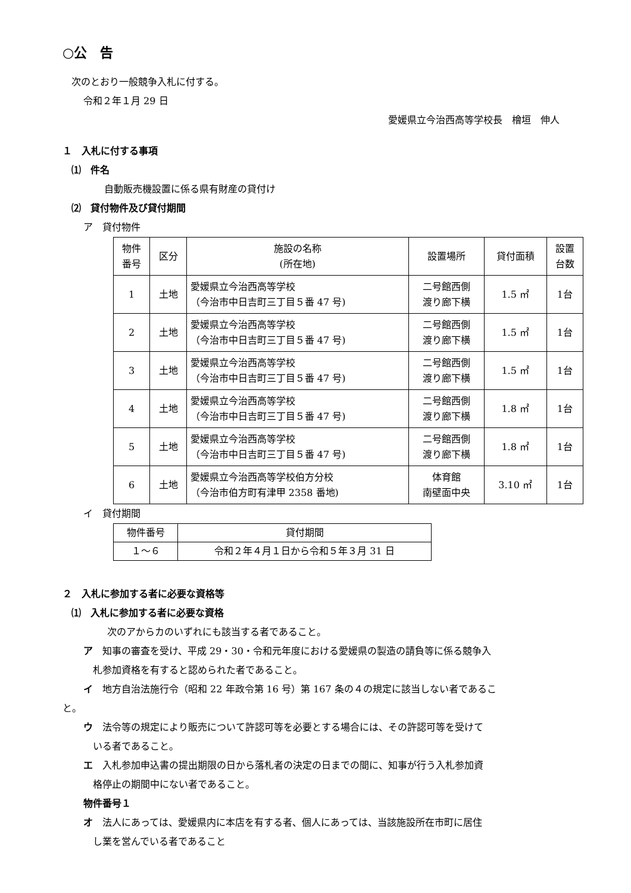○公　告
次のとおり一般競争入札に付する。
令和２年１月 29 日
愛媛県立今治西高等学校長　檜垣　伸人
１　入札に付する事項
⑴　件名
自動販売機設置に係る県有財産の貸付け
⑵　貸付物件及び貸付期間
ア　貸付物件
| 物件 番号 | 区分 | 施設の名称 (所在地) | 設置場所 | 貸付面積 | 設置 台数 |
| --- | --- | --- | --- | --- | --- |
| 1 | 土地 | 愛媛県立今治西高等学校 （今治市中日吉町三丁目５番 47 号) | 二号館西側 渡り廊下横 | 1.5 ㎡ | 1台 |
| 2 | 土地 | 愛媛県立今治西高等学校 （今治市中日吉町三丁目５番 47 号) | 二号館西側 渡り廊下横 | 1.5 ㎡ | 1台 |
| 3 | 土地 | 愛媛県立今治西高等学校 （今治市中日吉町三丁目５番 47 号) | 二号館西側 渡り廊下横 | 1.5 ㎡ | 1台 |
| 4 | 土地 | 愛媛県立今治西高等学校 （今治市中日吉町三丁目５番 47 号) | 二号館西側 渡り廊下横 | 1.8 ㎡ | 1台 |
| 5 | 土地 | 愛媛県立今治西高等学校 （今治市中日吉町三丁目５番 47 号) | 二号館西側 渡り廊下横 | 1.8 ㎡ | 1台 |
| 6 | 土地 | 愛媛県立今治西高等学校伯方分校 （今治市伯方町有津甲 2358 番地) | 体育館 南壁面中央 | 3.10 ㎡ | 1台 |
イ　貸付期間
| 物件番号 | 貸付期間 |
| --- | --- |
| １～６ | 令和２年４月１日から令和５年３月 31 日 |
２　入札に参加する者に必要な資格等
⑴　入札に参加する者に必要な資格
次のアからカのいずれにも該当する者であること。
ア　知事の審査を受け、平成 29・30・令和元年度における愛媛県の製造の請負等に係る競争入
　札参加資格を有すると認められた者であること。
イ　地方自治法施行令（昭和 22 年政令第 16 号）第 167 条の４の規定に該当しない者であるこ
と。
ウ　法令等の規定により販売について許認可等を必要とする場合には、その許認可等を受けて
　いる者であること。
エ　入札参加申込書の提出期限の日から落札者の決定の日までの間に、知事が行う入札参加資
　格停止の期間中にない者であること。
物件番号１
オ　法人にあっては、愛媛県内に本店を有する者、個人にあっては、当該施設所在市町に居住
　し業を営んでいる者であること